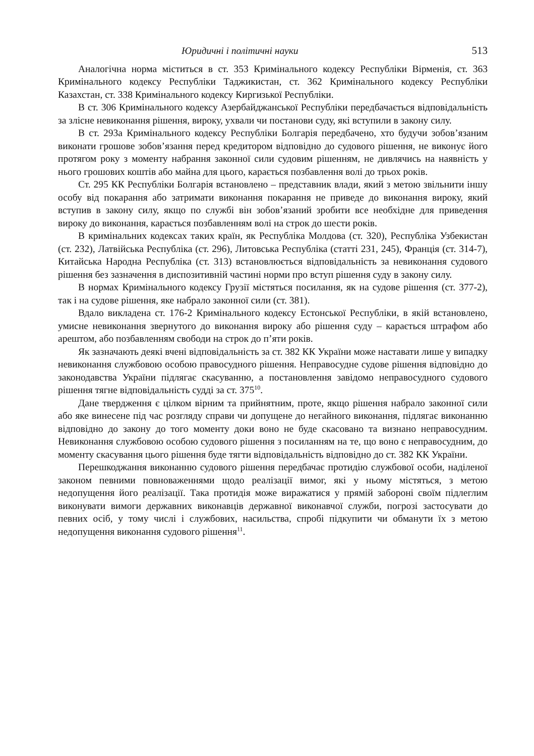Юридичні і політичні науки 513
Аналогічна норма міститься в ст. 353 Кримінального кодексу Республіки Вірменія, ст. 363 Кримінального кодексу Республіки Таджикистан, ст. 362 Кримінального кодексу Республіки Казахстан, ст. 338 Кримінального кодексу Киргизької Республіки.
В ст. 306 Кримінального кодексу Азербайджанської Республіки передбачається відповідальність за злісне невиконання рішення, вироку, ухвали чи постанови суду, які вступили в закону силу.
В ст. 293а Кримінального кодексу Республіки Болгарія передбачено, хто будучи зобов’язаним виконати грошове зобов’язання перед кредитором відповідно до судового рішення, не виконує його протягом року з моменту набрання законної сили судовим рішенням, не дивлячись на наявність у нього грошових коштів або майна для цього, карається позбавлення волі до трьох років.
Ст. 295 КК Республіки Болгарія встановлено – представник влади, який з метою звільнити іншу особу від покарання або затримати виконання покарання не приведе до виконання вироку, який вступив в закону силу, якщо по службі він зобов’язаний зробити все необхідне для приведення вироку до виконання, карається позбавленням волі на строк до шести років.
В кримінальних кодексах таких країн, як Республіка Молдова (ст. 320), Республіка Узбекистан (ст. 232), Латвійська Республіка (ст. 296), Литовська Республіка (статті 231, 245), Франція (ст. 314-7), Китайська Народна Республіка (ст. 313) встановлюється відповідальність за невиконання судового рішення без зазначення в диспозитивній частині норми про вступ рішення суду в закону силу.
В нормах Кримінального кодексу Грузії містяться посилання, як на судове рішення (ст. 377-2), так і на судове рішення, яке набрало законної сили (ст. 381).
Вдало викладена ст. 176-2 Кримінального кодексу Естонської Республіки, в якій встановлено, умисне невиконання звернутого до виконання вироку або рішення суду – карається штрафом або арештом, або позбавленням свободи на строк до п’яти років.
Як зазначають деякі вчені відповідальність за ст. 382 КК України може наставати лише у випадку невиконання службовою особою правосудного рішення. Неправосудне судове рішення відповідно до законодавства України підлягає скасуванню, а постановлення завідомо неправосудного судового рішення тягне відповідальність судді за ст. 375<sup>10</sup>.
Дане твердження є цілком вірним та прийнятним, проте, якщо рішення набрало законної сили або яке винесене під час розгляду справи чи допущене до негайного виконання, підлягає виконанню відповідно до закону до того моменту доки воно не буде скасовано та визнано неправосудним. Невиконання службовою особою судового рішення з посиланням на те, що воно є неправосудним, до моменту скасування цього рішення буде тягти відповідальність відповідно до ст. 382 КК України.
Перешкоджання виконанню судового рішення передбачає протидію службової особи, наділеної законом певними повноваженнями щодо реалізації вимог, які у ньому містяться, з метою недопущення його реалізації. Така протидія може виражатися у прямій забороні своїм підлеглим виконувати вимоги державних виконавців державної виконавчої служби, погрозі застосувати до певних осіб, у тому числі і службових, насильства, спробі підкупити чи обманути їх з метою недопущення виконання судового рішення<sup>11</sup>.